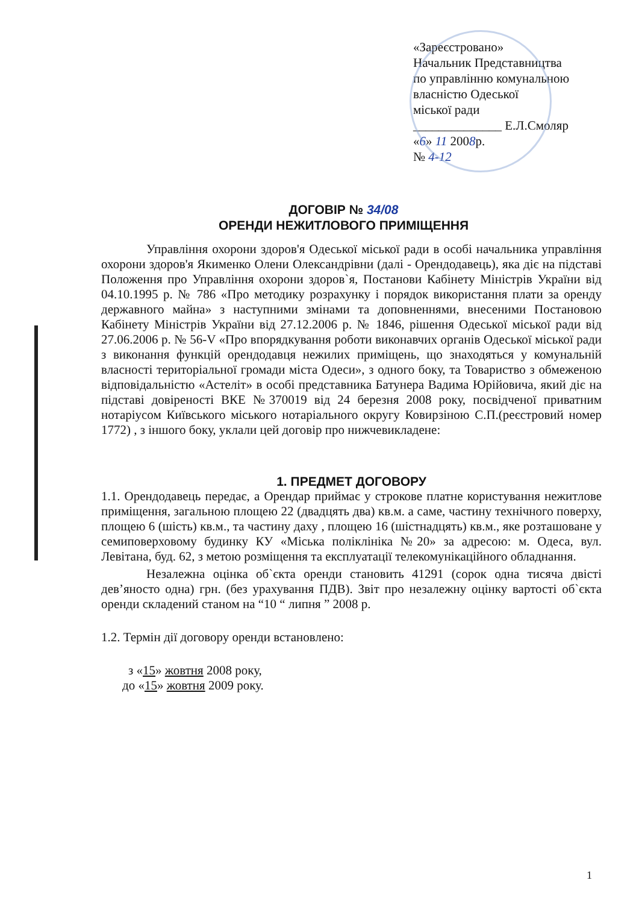«Зареєстровано»
Начальник Представництва
по управлінню комунальною
власністю Одеської
міської ради
______________ Е.Л.Смоляр
«6» 11 2008р.
№ 4-12
ДОГОВІР № 34/08
ОРЕНДИ НЕЖИТЛОВОГО ПРИМІЩЕННЯ
Управління охорони здоров'я Одеської міської ради в особі начальника управління охорони здоров'я Якименко Олени Олександрівни (далі - Орендодавець), яка діє на підставі Положення про Управління охорони здоров`я, Постанови Кабінету Міністрів України від 04.10.1995 р. № 786 «Про методику розрахунку і порядок використання плати за оренду державного майна» з наступними змінами та доповненнями, внесеними Постановою Кабінету Міністрів України від 27.12.2006 р. № 1846, рішення Одеської міської ради від 27.06.2006 р. № 56-V «Про впорядкування роботи виконавчих органів Одеської міської ради з виконання функцій орендодавця нежилих приміщень, що знаходяться у комунальній власності територіальної громади міста Одеси», з одного боку, та Товариство з обмеженою відповідальністю «Астеліт» в особі представника Батунера Вадима Юрійовича, який діє на підставі довіреності ВКЕ №370019 від 24 березня 2008 року, посвідченої приватним нотаріусом Київського міського нотаріального округу Ковирзіною С.П.(реєстровий номер 1772) , з іншого боку, уклали цей договір про нижчевикладене:
1. ПРЕДМЕТ ДОГОВОРУ
1.1. Орендодавець передає, а Орендар приймає у строкове платне користування нежитлове приміщення, загальною площею 22 (двадцять два) кв.м. а саме, частину технічного поверху, площею 6 (шість) кв.м., та частину даху , площею 16 (шістнадцять) кв.м., яке розташоване у семиповерховому будинку КУ «Міська поліклініка №20» за адресою: м. Одеса, вул. Левітана, буд. 62, з метою розміщення та експлуатації телекомунікаційного обладнання.
Незалежна оцінка об`єкта оренди становить 41291 (сорок одна тисяча двісті дев’яносто одна) грн. (без урахування ПДВ). Звіт про незалежну оцінку вартості об`єкта оренди складений станом на “10 “ липня ” 2008 р.
1.2. Термін дії договору оренди встановлено:
з «15» жовтня 2008 року,
до «15» жовтня 2009 року.
1